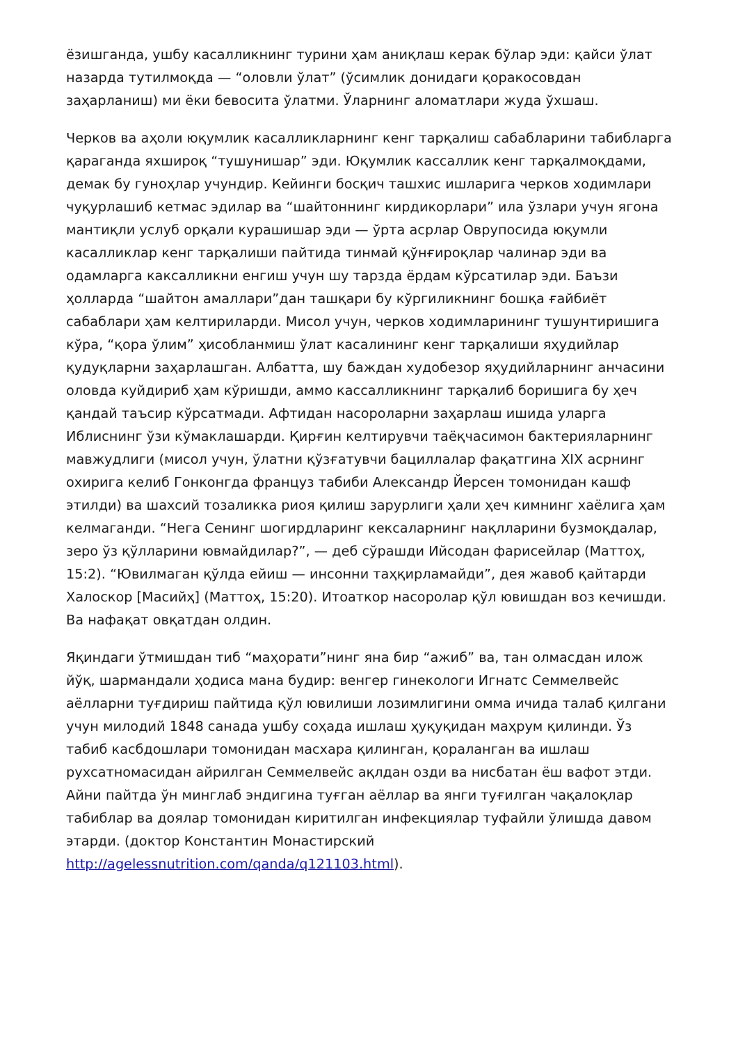ёзишганда, ушбу касалликнинг турини ҳам аниқлаш керак бўлар эди: қайси ўлат назарда тутилмоқда — “оловли ўлат” (ўсимлик донидаги қоракосовдан заҳарланиш) ми ёки бевосита ўлатми. Ўларнинг аломатлари жуда ўхшаш.
Черков ва аҳоли юқумлик касалликларнинг кенг тарқалиш сабабларини табибларга қараганда яхшироқ “тушунишар” эди. Юқумлик кассаллик кенг тарқалмоқдами, демак бу гуноҳлар учундир. Кейинги босқич ташхис ишларига черков ходимлари чуқурлашиб кетмас эдилар ва “шайтоннинг кирдикорлари” ила ўзлари учун ягона мантиқли услуб орқали курашишар эди — ўрта асрлар Оврупосида юқумли касалликлар кенг тарқалиши пайтида тинмай қўнғироқлар чалинар эди ва одамларга каксалликни енгиш учун шу тарзда ёрдам кўрсатилар эди. Баъзи ҳолларда “шайтон амаллари”дан ташқари бу кўргиликнинг бошқа ғайбиёт сабаблари ҳам келтириларди. Мисол учун, черков ходимларининг тушунтиришига кўра, “қора ўлим” ҳисобланмиш ўлат касалининг кенг тарқалиши яҳудийлар қудуқларни заҳарлашган. Албатта, шу баждан худобезор яҳудийларнинг анчасини оловда куйдириб ҳам кўришди, аммо кассалликнинг тарқалиб боришига бу ҳеч қандай таъсир кўрсатмади. Афтидан насороларни заҳарлаш ишида уларга Иблиснинг ўзи кўмаклашарди. Қирғин келтирувчи таёқчасимон бактерияларнинг мавжудлиги (мисол учун, ўлатни қўзғатувчи бациллалар фақатгина XIX асрнинг охирига келиб Гонконгда француз табиби Александр Йерсен томонидан кашф этилди) ва шахсий тозаликка риоя қилиш зарурлиги ҳали ҳеч кимнинг хаёлига ҳам келмаганди. “Нега Сенинг шогирдларинг кексаларнинг нақлларини бузмоқдалар, зеро ўз қўлларини ювмайдилар?”, — деб сўрашди Ийсодан фарисейлар (Маттоҳ, 15:2). “Ювилмаган қўлда ейиш — инсонни таҳқирламайди”, дея жавоб қайтарди Халоскор [Масийҳ] (Маттоҳ, 15:20). Итоаткор насоролар қўл ювишдан воз кечишди. Ва нафақат овқатдан олдин.
Яқиндаги ўтмишдан тиб “маҳорати”нинг яна бир “ажиб” ва, тан олмасдан илож йўқ, шармандали ҳодиса мана будир: венгер гинекологи Игнатс Семмелвейс аёлларни туғдириш пайтида қўл ювилиши лозимлигини омма ичида талаб қилгани учун милодий 1848 санада ушбу соҳада ишлаш ҳуқуқидан маҳрум қилинди. Ўз табиб касбдошлари томонидан масхара қилинган, қораланган ва ишлаш рухсатномасидан айрилган Семмелвейс ақлдан озди ва нисбатан ёш вафот этди. Айни пайтда ўн минглаб эндигина туғган аёллар ва янги туғилган чақалоқлар табиблар ва доялар томонидан киритилган инфекциялар туфайли ўлишда давом этарди. (доктор Константин Монастирский http://agelessnutrition.com/qanda/q121103.html).